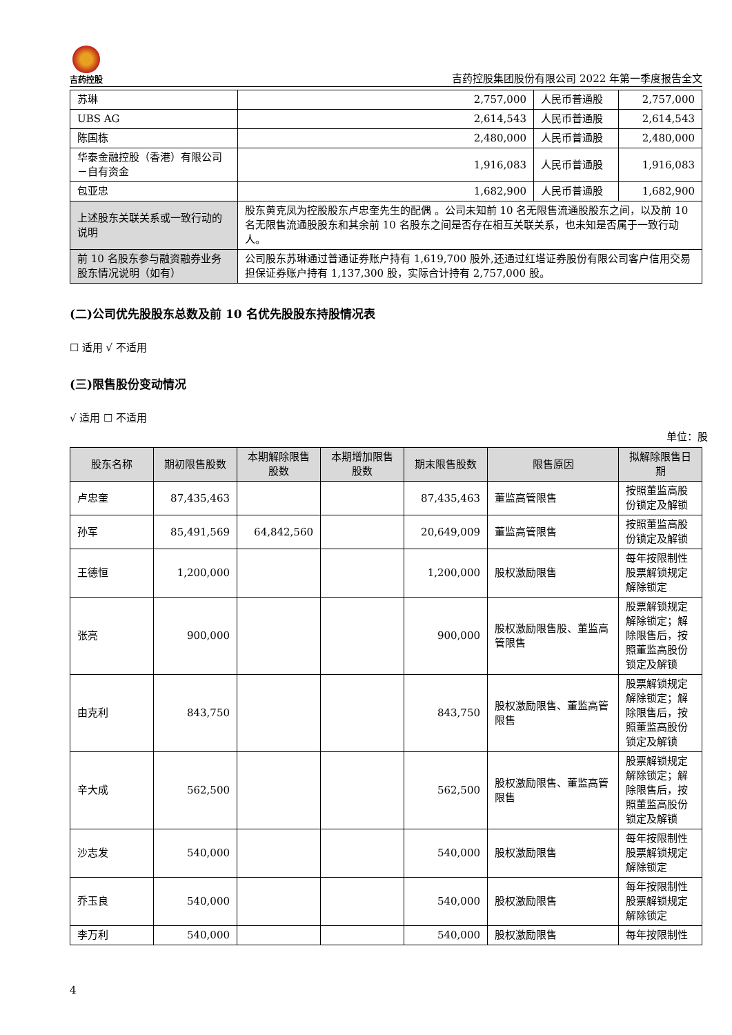吉药控股
吉药控股集团股份有限公司 2022 年第一季度报告全文
| 苏琳 | 2,757,000 | 人民币普通股 | 2,757,000 |
| UBS AG | 2,614,543 | 人民币普通股 | 2,614,543 |
| 陈国栋 | 2,480,000 | 人民币普通股 | 2,480,000 |
| 华泰金融控股（香港）有限公司－自有资金 | 1,916,083 | 人民币普通股 | 1,916,083 |
| 包亚忠 | 1,682,900 | 人民币普通股 | 1,682,900 |
| 上述股东关联关系或一致行动的说明 | 股东黄克凤为控股股东卢忠奎先生的配偶 。公司未知前 10 名无限售流通股股东之间，以及前 10 名无限售流通股股东和其余前 10 名股东之间是否存在相互关联关系，也未知是否属于一致行动人。 | | |
| 前 10 名股东参与融资融券业务股东情况说明（如有） | 公司股东苏琳通过普通证券账户持有 1,619,700 股外,还通过红塔证券股份有限公司客户信用交易担保证券账户持有 1,137,300 股，实际合计持有 2,757,000 股。 | | |
(二)公司优先股股东总数及前 10 名优先股股东持股情况表
☐ 适用 √ 不适用
(三)限售股份变动情况
√ 适用 ☐ 不适用
单位：股
| 股东名称 | 期初限售股数 | 本期解除限售股数 | 本期增加限售股数 | 期末限售股数 | 限售原因 | 拟解除限售日期 |
| --- | --- | --- | --- | --- | --- | --- |
| 卢忠奎 | 87,435,463 | | | 87,435,463 | 董监高管限售 | 按照董监高股份锁定及解锁 |
| 孙军 | 85,491,569 | 64,842,560 | | 20,649,009 | 董监高管限售 | 按照董监高股份锁定及解锁 |
| 王德恒 | 1,200,000 | | | 1,200,000 | 股权激励限售 | 每年按限制性股票解锁规定解除锁定 |
| 张亮 | 900,000 | | | 900,000 | 股权激励限售股、董监高管限售 | 股票解锁规定解除锁定；解除限售后，按照董监高股份锁定及解锁 |
| 由克利 | 843,750 | | | 843,750 | 股权激励限售、董监高管限售 | 股票解锁规定解除锁定；解除限售后，按照董监高股份锁定及解锁 |
| 辛大成 | 562,500 | | | 562,500 | 股权激励限售、董监高管限售 | 股票解锁规定解除锁定；解除限售后，按照董监高股份锁定及解锁 |
| 沙志发 | 540,000 | | | 540,000 | 股权激励限售 | 每年按限制性股票解锁规定解除锁定 |
| 乔玉良 | 540,000 | | | 540,000 | 股权激励限售 | 每年按限制性股票解锁规定解除锁定 |
| 李万利 | 540,000 | | | 540,000 | 股权激励限售 | 每年按限制性 |
4